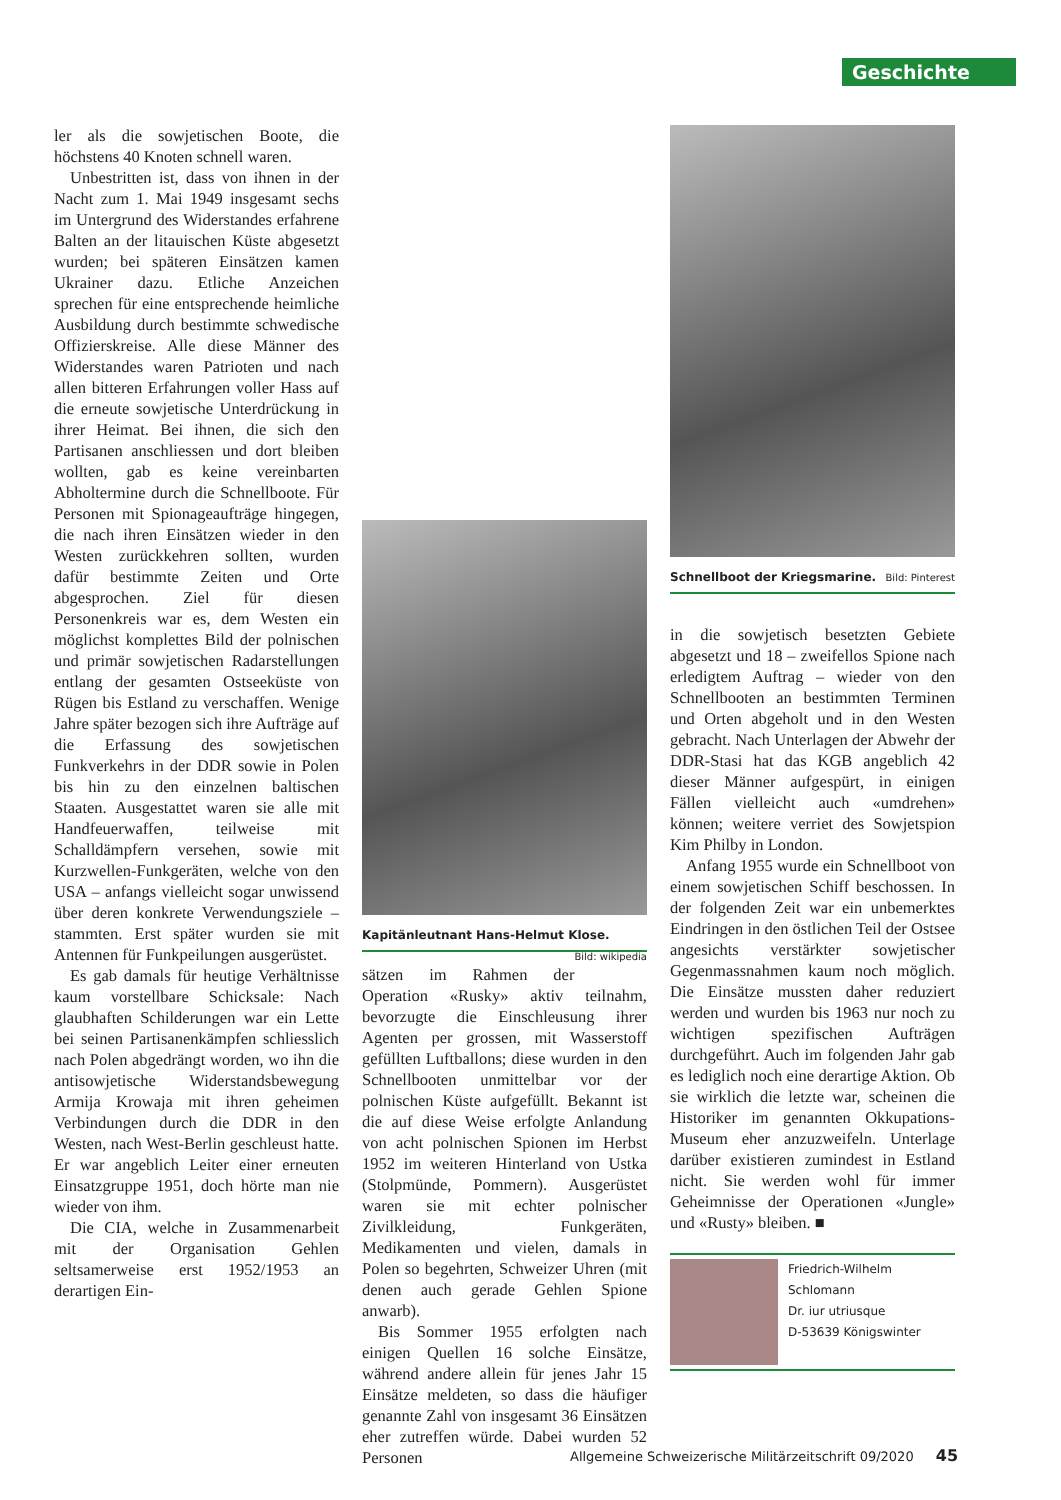Geschichte
ler als die sowjetischen Boote, die höchstens 40 Knoten schnell waren.
Unbestritten ist, dass von ihnen in der Nacht zum 1. Mai 1949 insgesamt sechs im Untergrund des Widerstandes erfahrene Balten an der litauischen Küste abgesetzt wurden; bei späteren Einsätzen kamen Ukrainer dazu. Etliche Anzeichen sprechen für eine entsprechende heimliche Ausbildung durch bestimmte schwedische Offizierskreise. Alle diese Männer des Widerstandes waren Patrioten und nach allen bitteren Erfahrungen voller Hass auf die erneute sowjetische Unterdrückung in ihrer Heimat. Bei ihnen, die sich den Partisanen anschliessen und dort bleiben wollten, gab es keine vereinbarten Abholtermine durch die Schnellboote. Für Personen mit Spionageaufträge hingegen, die nach ihren Einsätzen wieder in den Westen zurückkehren sollten, wurden dafür bestimmte Zeiten und Orte abgesprochen. Ziel für diesen Personenkreis war es, dem Westen ein möglichst komplettes Bild der polnischen und primär sowjetischen Radarstellungen entlang der gesamten Ostseeküste von Rügen bis Estland zu verschaffen. Wenige Jahre später bezogen sich ihre Aufträge auf die Erfassung des sowjetischen Funkverkehrs in der DDR sowie in Polen bis hin zu den einzelnen baltischen Staaten. Ausgestattet waren sie alle mit Handfeuerwaffen, teilweise mit Schalldämpfern versehen, sowie mit Kurzwellen-Funkgeräten, welche von den USA – anfangs vielleicht sogar unwissend über deren konkrete Verwendungsziele – stammten. Erst später wurden sie mit Antennen für Funkpeilungen ausgerüstet.
Es gab damals für heutige Verhältnisse kaum vorstellbare Schicksale: Nach glaubhaften Schilderungen war ein Lette bei seinen Partisanenkämpfen schliesslich nach Polen abgedrängt worden, wo ihn die antisowjetische Widerstandsbewegung Armija Krowaja mit ihren geheimen Verbindungen durch die DDR in den Westen, nach West-Berlin geschleust hatte. Er war angeblich Leiter einer erneuten Einsatzgruppe 1951, doch hörte man nie wieder von ihm.
Die CIA, welche in Zusammenarbeit mit der Organisation Gehlen seltsamerweise erst 1952/1953 an derartigen Ein-
Kapitänleutnant Hans-Helmut Klose. Bild: wikipedia
sätzen im Rahmen der Operation «Rusky» aktiv teilnahm, bevorzugte die Einschleusung ihrer Agenten per grossen, mit Wasserstoff gefüllten Luftballons; diese wurden in den Schnellbooten unmittelbar vor der polnischen Küste aufgefüllt. Bekannt ist die auf diese Weise erfolgte Anlandung von acht polnischen Spionen im Herbst 1952 im weiteren Hinterland von Ustka (Stolpmünde, Pommern). Ausgerüstet waren sie mit echter polnischer Zivilkleidung, Funkgeräten, Medikamenten und vielen, damals in Polen so begehrten, Schweizer Uhren (mit denen auch gerade Gehlen Spione anwarb).
Bis Sommer 1955 erfolgten nach einigen Quellen 16 solche Einsätze, während andere allein für jenes Jahr 15 Einsätze meldeten, so dass die häufiger genannte Zahl von insgesamt 36 Einsätzen eher zutreffen würde. Dabei wurden 52 Personen
Schnellboot der Kriegsmarine. Bild: Pinterest
in die sowjetisch besetzten Gebiete abgesetzt und 18 – zweifellos Spione nach erledigtem Auftrag – wieder von den Schnellbooten an bestimmten Terminen und Orten abgeholt und in den Westen gebracht. Nach Unterlagen der Abwehr der DDR-Stasi hat das KGB angeblich 42 dieser Männer aufgespürt, in einigen Fällen vielleicht auch «umdrehen» können; weitere verriet des Sowjetspion Kim Philby in London.
Anfang 1955 wurde ein Schnellboot von einem sowjetischen Schiff beschossen. In der folgenden Zeit war ein unbemerktes Eindringen in den östlichen Teil der Ostsee angesichts verstärkter sowjetischer Gegenmassnahmen kaum noch möglich. Die Einsätze mussten daher reduziert werden und wurden bis 1963 nur noch zu wichtigen spezifischen Aufträgen durchgeführt. Auch im folgenden Jahr gab es lediglich noch eine derartige Aktion. Ob sie wirklich die letzte war, scheinen die Historiker im genannten Okkupations-Museum eher anzuzweifeln. Unterlage darüber existieren zumindest in Estland nicht. Sie werden wohl für immer Geheimnisse der Operationen «Jungle» und «Rusty» bleiben. ■
Friedrich-Wilhelm
Schlomann
Dr. iur utriusque
D-53639 Königswinter
Allgemeine Schweizerische Militärzeitschrift 09/2020 45